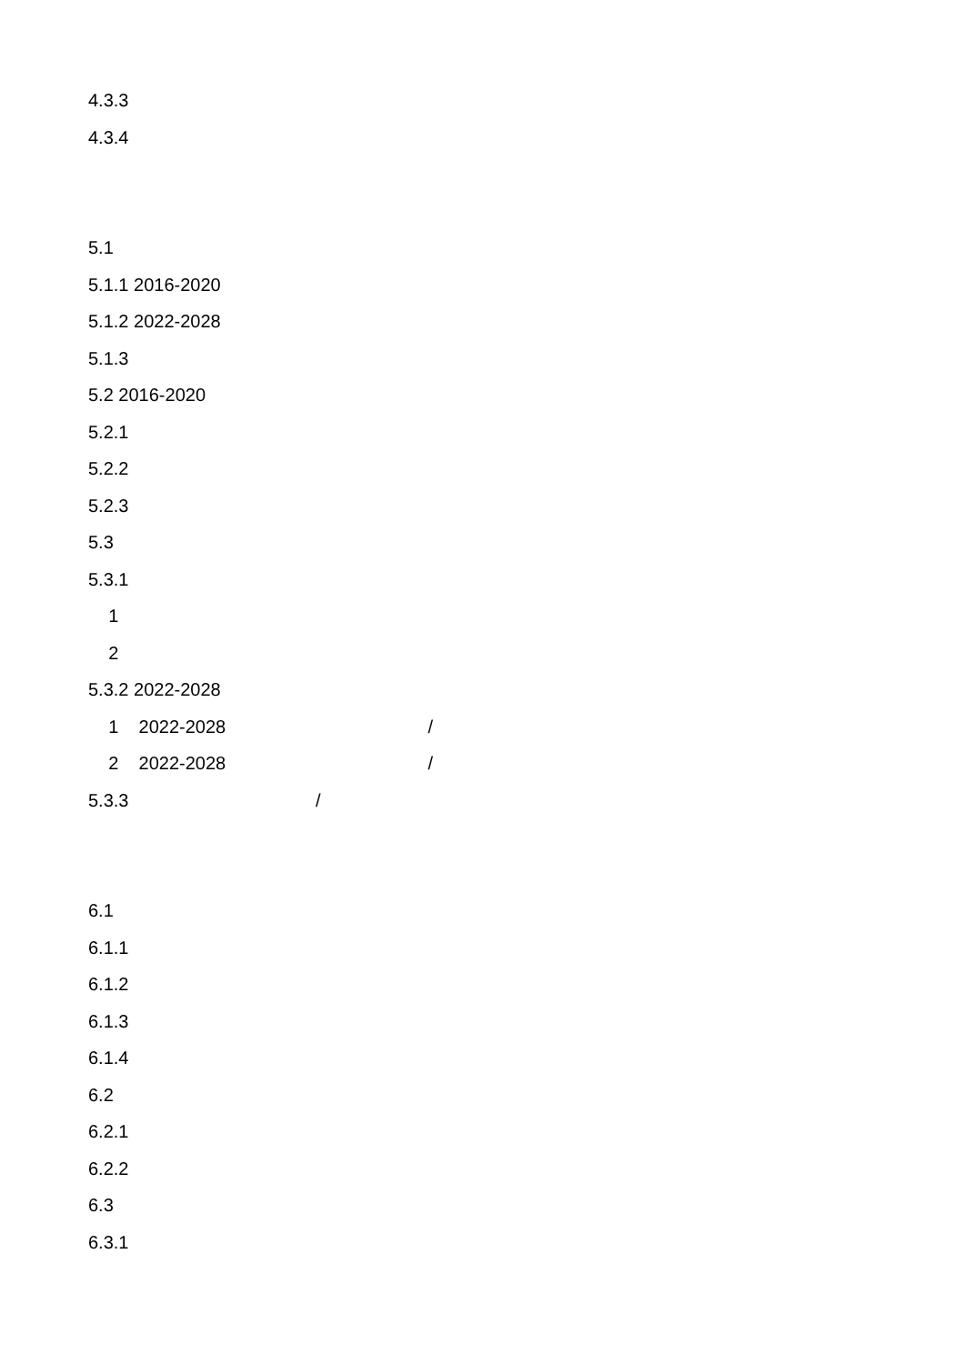4.3.3
4.3.4
5.1
5.1.1 2016-2020
5.1.2 2022-2028
5.1.3
5.2 2016-2020
5.2.1
5.2.2
5.2.3
5.3
5.3.1
1
2
5.3.2 2022-2028
1 2022-2028 /
2 2022-2028 /
5.3.3 /
6.1
6.1.1
6.1.2
6.1.3
6.1.4
6.2
6.2.1
6.2.2
6.3
6.3.1